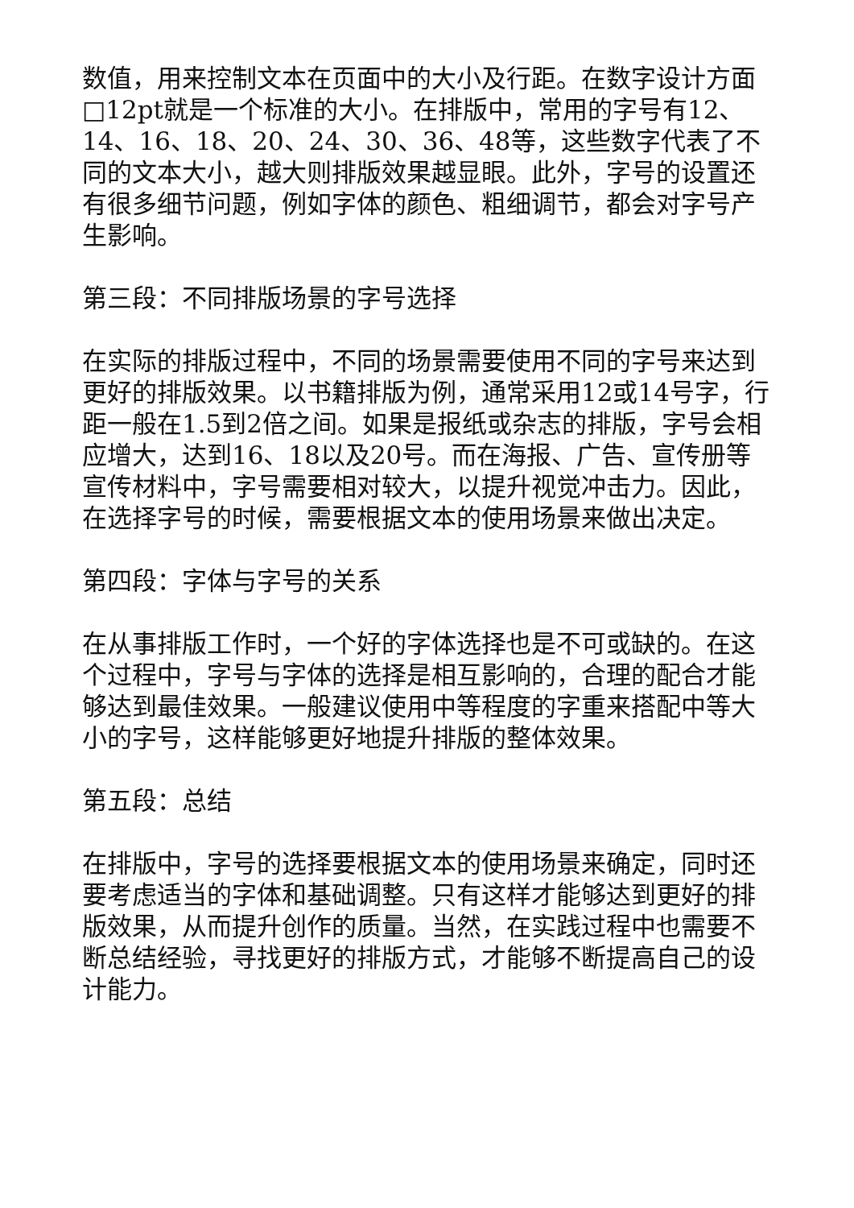数值，用来控制文本在页面中的大小及行距。在数字设计方面□12pt就是一个标准的大小。在排版中，常用的字号有12、14、16、18、20、24、30、36、48等，这些数字代表了不同的文本大小，越大则排版效果越显眼。此外，字号的设置还有很多细节问题，例如字体的颜色、粗细调节，都会对字号产生影响。
第三段：不同排版场景的字号选择
在实际的排版过程中，不同的场景需要使用不同的字号来达到更好的排版效果。以书籍排版为例，通常采用12或14号字，行距一般在1.5到2倍之间。如果是报纸或杂志的排版，字号会相应增大，达到16、18以及20号。而在海报、广告、宣传册等宣传材料中，字号需要相对较大，以提升视觉冲击力。因此，在选择字号的时候，需要根据文本的使用场景来做出决定。
第四段：字体与字号的关系
在从事排版工作时，一个好的字体选择也是不可或缺的。在这个过程中，字号与字体的选择是相互影响的，合理的配合才能够达到最佳效果。一般建议使用中等程度的字重来搭配中等大小的字号，这样能够更好地提升排版的整体效果。
第五段：总结
在排版中，字号的选择要根据文本的使用场景来确定，同时还要考虑适当的字体和基础调整。只有这样才能够达到更好的排版效果，从而提升创作的质量。当然，在实践过程中也需要不断总结经验，寻找更好的排版方式，才能够不断提高自己的设计能力。